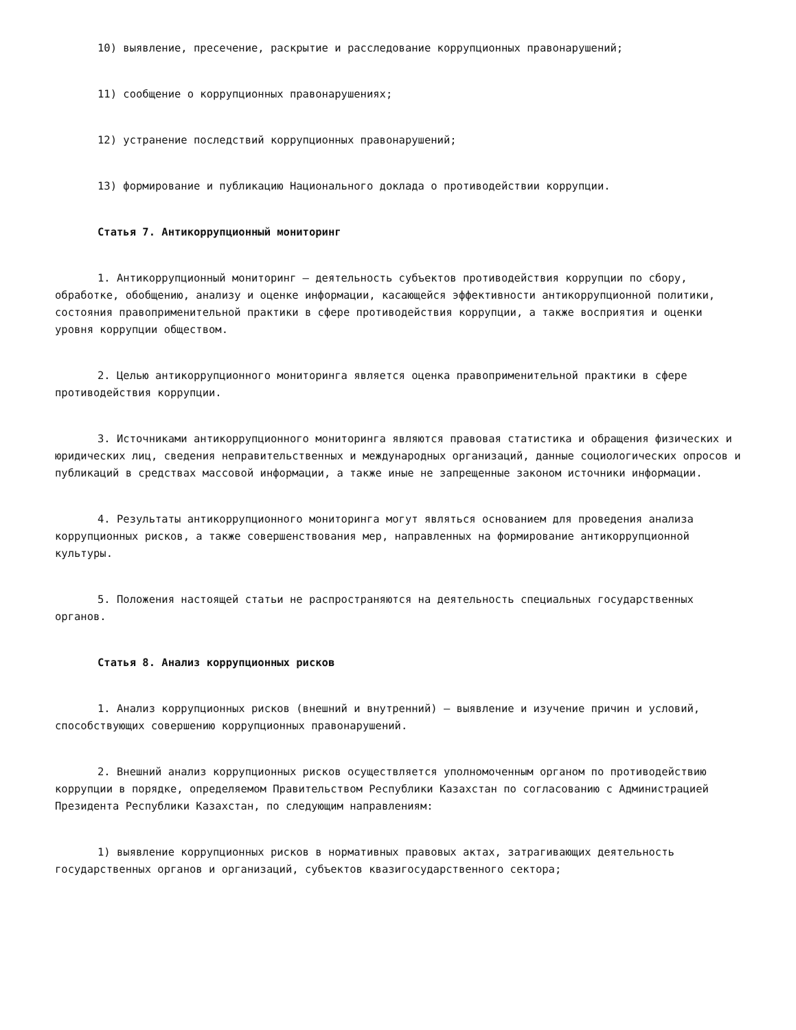10) выявление, пресечение, раскрытие и расследование коррупционных правонарушений;
11) сообщение о коррупционных правонарушениях;
12) устранение последствий коррупционных правонарушений;
13) формирование и публикацию Национального доклада о противодействии коррупции.
Статья 7. Антикоррупционный мониторинг
1. Антикоррупционный мониторинг – деятельность субъектов противодействия коррупции по сбору, обработке, обобщению, анализу и оценке информации, касающейся эффективности антикоррупционной политики, состояния правоприменительной практики в сфере противодействия коррупции, а также восприятия и оценки уровня коррупции обществом.
2. Целью антикоррупционного мониторинга является оценка правоприменительной практики в сфере противодействия коррупции.
3. Источниками антикоррупционного мониторинга являются правовая статистика и обращения физических и юридических лиц, сведения неправительственных и международных организаций, данные социологических опросов и публикаций в средствах массовой информации, а также иные не запрещенные законом источники информации.
4. Результаты антикоррупционного мониторинга могут являться основанием для проведения анализа коррупционных рисков, а также совершенствования мер, направленных на формирование антикоррупционной культуры.
5. Положения настоящей статьи не распространяются на деятельность специальных государственных органов.
Статья 8. Анализ коррупционных рисков
1. Анализ коррупционных рисков (внешний и внутренний) – выявление и изучение причин и условий, способствующих совершению коррупционных правонарушений.
2. Внешний анализ коррупционных рисков осуществляется уполномоченным органом по противодействию коррупции в порядке, определяемом Правительством Республики Казахстан по согласованию с Администрацией Президента Республики Казахстан, по следующим направлениям:
1) выявление коррупционных рисков в нормативных правовых актах, затрагивающих деятельность государственных органов и организаций, субъектов квазигосударственного сектора;